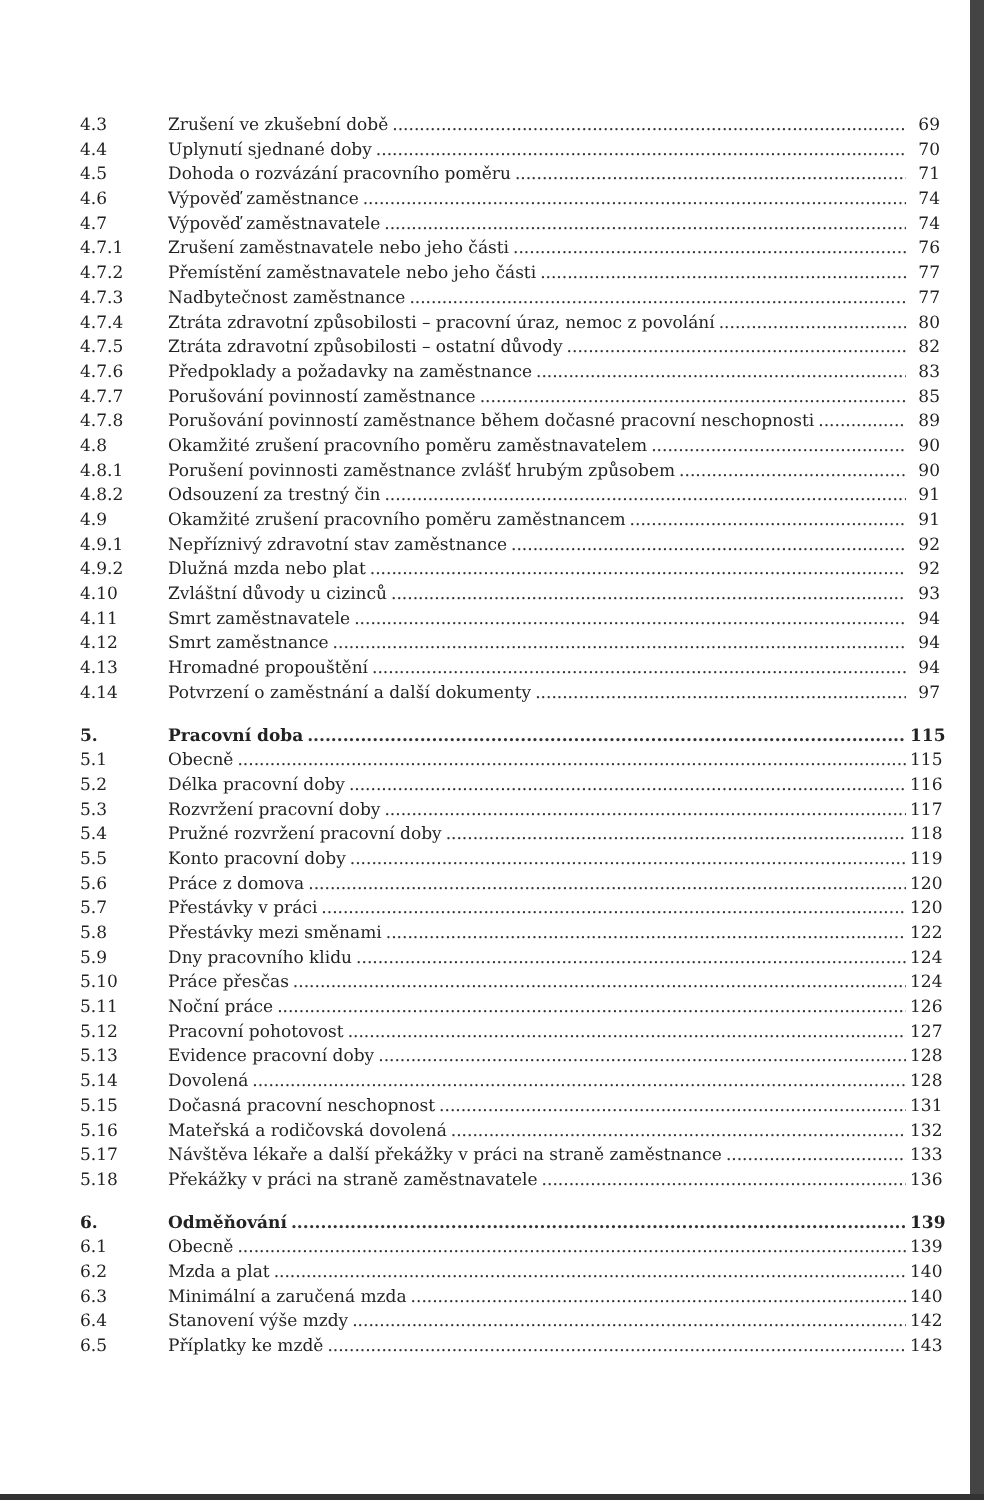4.3 Zrušení ve zkušební době 69
4.4 Uplynutí sjednané doby 70
4.5 Dohoda o rozvázání pracovního poměru 71
4.6 Výpověď zaměstnance 74
4.7 Výpověď zaměstnavatele 74
4.7.1 Zrušení zaměstnavatele nebo jeho části 76
4.7.2 Přemístění zaměstnavatele nebo jeho části 77
4.7.3 Nadbytečnost zaměstnance 77
4.7.4 Ztráta zdravotní způsobilosti – pracovní úraz, nemoc z povolání 80
4.7.5 Ztráta zdravotní způsobilosti – ostatní důvody 82
4.7.6 Předpoklady a požadavky na zaměstnance 83
4.7.7 Porušování povinností zaměstnance 85
4.7.8 Porušování povinností zaměstnance během dočasné pracovní neschopnosti 89
4.8 Okamžité zrušení pracovního poměru zaměstnavatelem 90
4.8.1 Porušení povinnosti zaměstnance zvlášť hrubým způsobem 90
4.8.2 Odsouzení za trestný čin 91
4.9 Okamžité zrušení pracovního poměru zaměstnancem 91
4.9.1 Nepříznivý zdravotní stav zaměstnance 92
4.9.2 Dlužná mzda nebo plat 92
4.10 Zvláštní důvody u cizinců 93
4.11 Smrt zaměstnavatele 94
4.12 Smrt zaměstnance 94
4.13 Hromadné propouštění 94
4.14 Potvrzení o zaměstnání a další dokumenty 97
5. Pracovní doba 115
5.1 Obecně 115
5.2 Délka pracovní doby 116
5.3 Rozvržení pracovní doby 117
5.4 Pružné rozvržení pracovní doby 118
5.5 Konto pracovní doby 119
5.6 Práce z domova 120
5.7 Přestávky v práci 120
5.8 Přestávky mezi směnami 122
5.9 Dny pracovního klidu 124
5.10 Práce přesčas 124
5.11 Noční práce 126
5.12 Pracovní pohotovost 127
5.13 Evidence pracovní doby 128
5.14 Dovolená 128
5.15 Dočasná pracovní neschopnost 131
5.16 Mateřská a rodičovská dovolená 132
5.17 Návštěva lékaře a další překážky v práci na straně zaměstnance 133
5.18 Překážky v práci na straně zaměstnavatele 136
6. Odměňování 139
6.1 Obecně 139
6.2 Mzda a plat 140
6.3 Minimální a zaručená mzda 140
6.4 Stanovení výše mzdy 142
6.5 Příplatky ke mzdě 143